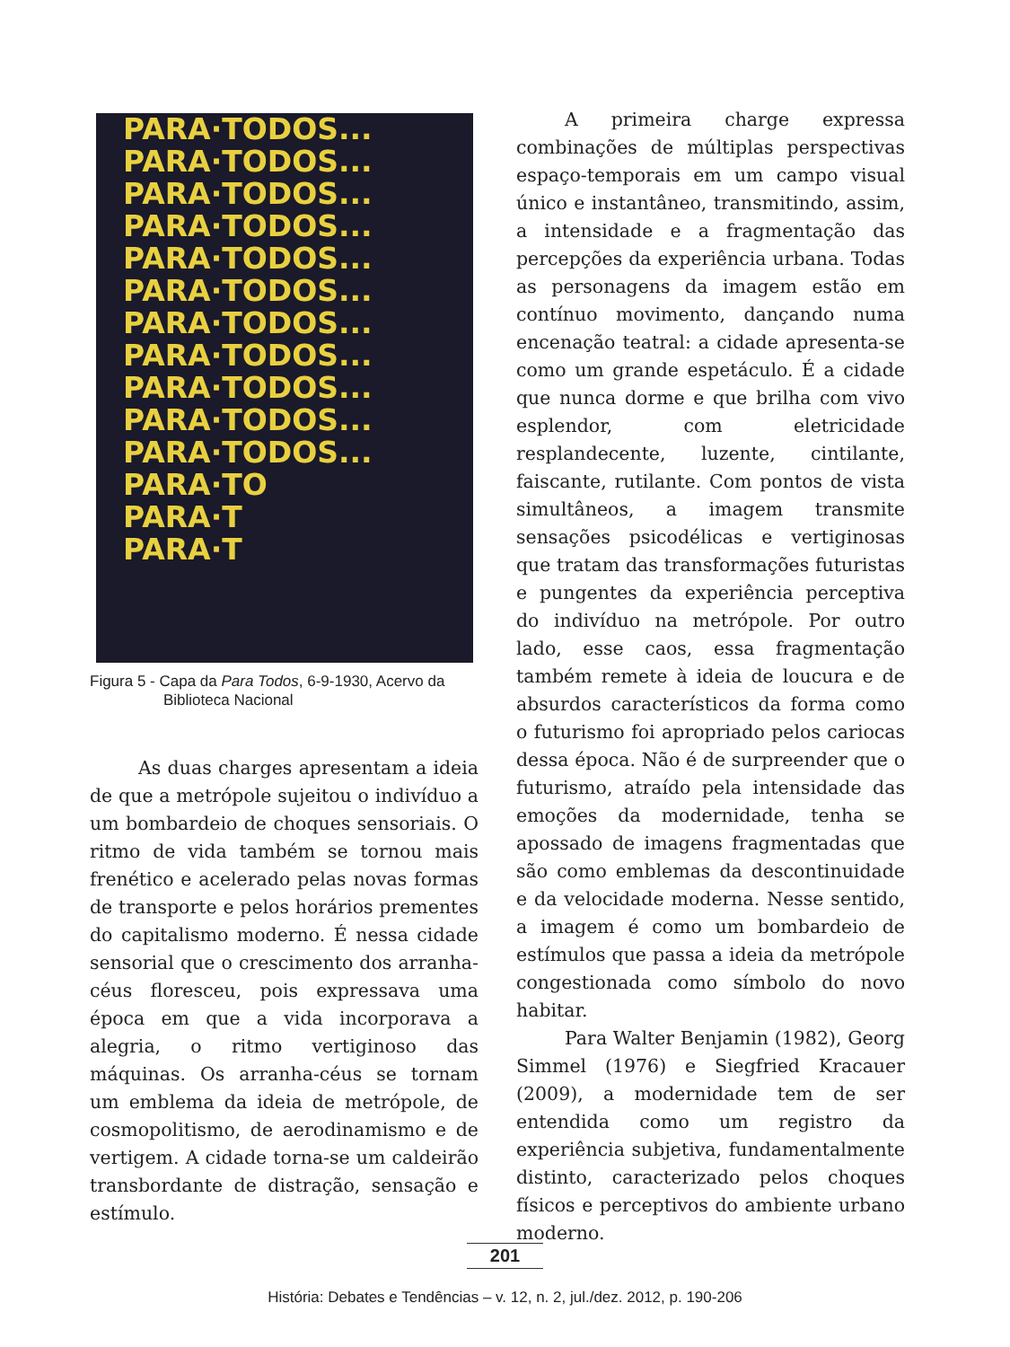PARA·TODOS...
PARA·TODOS...
PARA·TODOS...
PARA·TODOS...
PARA·TODOS...
PARA·TODOS...
PARA·TODOS...
PARA·TODOS...
PARA·TODOS...
PARA·TODOS...
PARA·TODOS...
PARA·TO
PARA·T
PARA·T
Figura 5 - Capa da Para Todos, 6-9-1930, Acervo da
Biblioteca Nacional
As duas charges apresentam a ideia de que a metrópole sujeitou o indivíduo a um bombardeio de choques sensoriais. O ritmo de vida também se tornou mais frenético e acelerado pelas novas formas de transporte e pelos horários prementes do capitalismo moderno. É nessa cidade sensorial que o crescimento dos arranha-céus floresceu, pois expressava uma época em que a vida incorporava a alegria, o ritmo vertiginoso das máquinas. Os arranha-céus se tornam um emblema da ideia de metrópole, de cosmopolitismo, de aerodinamismo e de vertigem. A cidade torna-se um caldeirão transbordante de distração, sensação e estímulo.
A primeira charge expressa combinações de múltiplas perspectivas espaço-temporais em um campo visual único e instantâneo, transmitindo, assim, a intensidade e a fragmentação das percepções da experiência urbana. Todas as personagens da imagem estão em contínuo movimento, dançando numa encenação teatral: a cidade apresenta-se como um grande espetáculo. É a cidade que nunca dorme e que brilha com vivo esplendor, com eletricidade resplandecente, luzente, cintilante, faiscante, rutilante. Com pontos de vista simultâneos, a imagem transmite sensações psicodélicas e vertiginosas que tratam das transformações futuristas e pungentes da experiência perceptiva do indivíduo na metrópole. Por outro lado, esse caos, essa fragmentação também remete à ideia de loucura e de absurdos característicos da forma como o futurismo foi apropriado pelos cariocas dessa época. Não é de surpreender que o futurismo, atraído pela intensidade das emoções da modernidade, tenha se apossado de imagens fragmentadas que são como emblemas da descontinuidade e da velocidade moderna. Nesse sentido, a imagem é como um bombardeio de estímulos que passa a ideia da metrópole congestionada como símbolo do novo habitar.
Para Walter Benjamin (1982), Georg Simmel (1976) e Siegfried Kracauer (2009), a modernidade tem de ser entendida como um registro da experiência subjetiva, fundamentalmente distinto, caracterizado pelos choques físicos e perceptivos do ambiente urbano moderno.
201
História: Debates e Tendências – v. 12, n. 2, jul./dez. 2012, p. 190-206